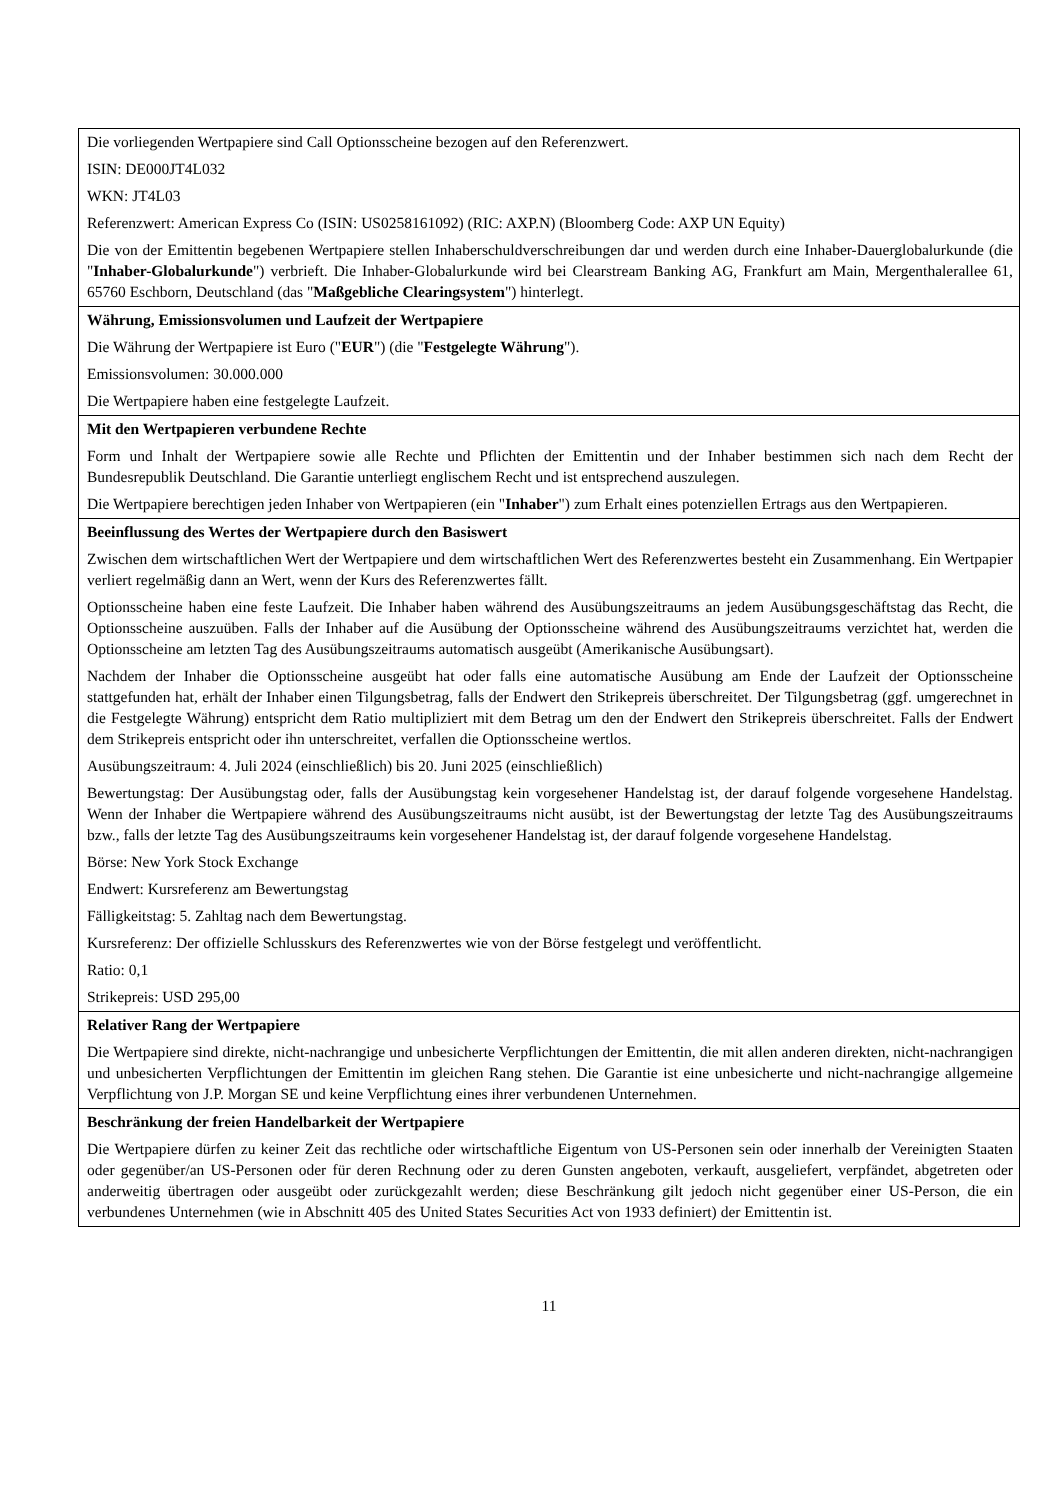| Die vorliegenden Wertpapiere sind Call Optionsscheine bezogen auf den Referenzwert. ISIN: DE000JT4L032 WKN: JT4L03 Referenzwert: American Express Co (ISIN: US0258161092) (RIC: AXP.N) (Bloomberg Code: AXP UN Equity) Die von der Emittentin begebenen Wertpapiere stellen Inhaberschuldverschreibungen dar und werden durch eine Inhaber-Dauerglobalurkunde (die " Inhaber-Globalurkunde ") verbrieft. Die Inhaber-Globalurkunde wird bei Clearstream Banking AG, Frankfurt am Main, Mergenthalerallee 61, 65760 Eschborn, Deutschland (das " Maßgebliche Clearingsystem ") hinterlegt. |
| Währung, Emissionsvolumen und Laufzeit der Wertpapiere Die Währung der Wertpapiere ist Euro (" EUR ") (die " Festgelegte Währung "). Emissionsvolumen: 30.000.000 Die Wertpapiere haben eine festgelegte Laufzeit. |
| Mit den Wertpapieren verbundene Rechte Form und Inhalt der Wertpapiere sowie alle Rechte und Pflichten der Emittentin und der Inhaber bestimmen sich nach dem Recht der Bundesrepublik Deutschland. Die Garantie unterliegt englischem Recht und ist entsprechend auszulegen. Die Wertpapiere berechtigen jeden Inhaber von Wertpapieren (ein " Inhaber ") zum Erhalt eines potenziellen Ertrags aus den Wertpapieren. |
| Beeinflussung des Wertes der Wertpapiere durch den Basiswert Zwischen dem wirtschaftlichen Wert der Wertpapiere und dem wirtschaftlichen Wert des Referenzwertes besteht ein Zusammenhang. Ein Wertpapier verliert regelmäßig dann an Wert, wenn der Kurs des Referenzwertes fällt. Optionsscheine haben eine feste Laufzeit. Die Inhaber haben während des Ausübungszeitraums an jedem Ausübungsgeschäftstag das Recht, die Optionsscheine auszuüben. Falls der Inhaber auf die Ausübung der Optionsscheine während des Ausübungszeitraums verzichtet hat, werden die Optionsscheine am letzten Tag des Ausübungszeitraums automatisch ausgeübt (Amerikanische Ausübungsart). Nachdem der Inhaber die Optionsscheine ausgeübt hat oder falls eine automatische Ausübung am Ende der Laufzeit der Optionsscheine stattgefunden hat, erhält der Inhaber einen Tilgungsbetrag, falls der Endwert den Strikepreis überschreitet. Der Tilgungsbetrag (ggf. umgerechnet in die Festgelegte Währung) entspricht dem Ratio multipliziert mit dem Betrag um den der Endwert den Strikepreis überschreitet. Falls der Endwert dem Strikepreis entspricht oder ihn unterschreitet, verfallen die Optionsscheine wertlos. Ausübungszeitraum: 4. Juli 2024 (einschließlich) bis 20. Juni 2025 (einschließlich) Bewertungstag: Der Ausübungstag oder, falls der Ausübungstag kein vorgesehener Handelstag ist, der darauf folgende vorgesehene Handelstag. Wenn der Inhaber die Wertpapiere während des Ausübungszeitraums nicht ausübt, ist der Bewertungstag der letzte Tag des Ausübungszeitraums bzw., falls der letzte Tag des Ausübungszeitraums kein vorgesehener Handelstag ist, der darauf folgende vorgesehene Handelstag. Börse: New York Stock Exchange Endwert: Kursreferenz am Bewertungstag Fälligkeitstag: 5. Zahltag nach dem Bewertungstag. Kursreferenz: Der offizielle Schlusskurs des Referenzwertes wie von der Börse festgelegt und veröffentlicht. Ratio: 0,1 Strikepreis: USD 295,00 |
| Relativer Rang der Wertpapiere Die Wertpapiere sind direkte, nicht-nachrangige und unbesicherte Verpflichtungen der Emittentin, die mit allen anderen direkten, nicht-nachrangigen und unbesicherten Verpflichtungen der Emittentin im gleichen Rang stehen. Die Garantie ist eine unbesicherte und nicht-nachrangige allgemeine Verpflichtung von J.P. Morgan SE und keine Verpflichtung eines ihrer verbundenen Unternehmen. |
| Beschränkung der freien Handelbarkeit der Wertpapiere Die Wertpapiere dürfen zu keiner Zeit das rechtliche oder wirtschaftliche Eigentum von US-Personen sein oder innerhalb der Vereinigten Staaten oder gegenüber/an US-Personen oder für deren Rechnung oder zu deren Gunsten angeboten, verkauft, ausgeliefert, verpfändet, abgetreten oder anderweitig übertragen oder ausgeübt oder zurückgezahlt werden; diese Beschränkung gilt jedoch nicht gegenüber einer US-Person, die ein verbundenes Unternehmen (wie in Abschnitt 405 des United States Securities Act von 1933 definiert) der Emittentin ist. |
11